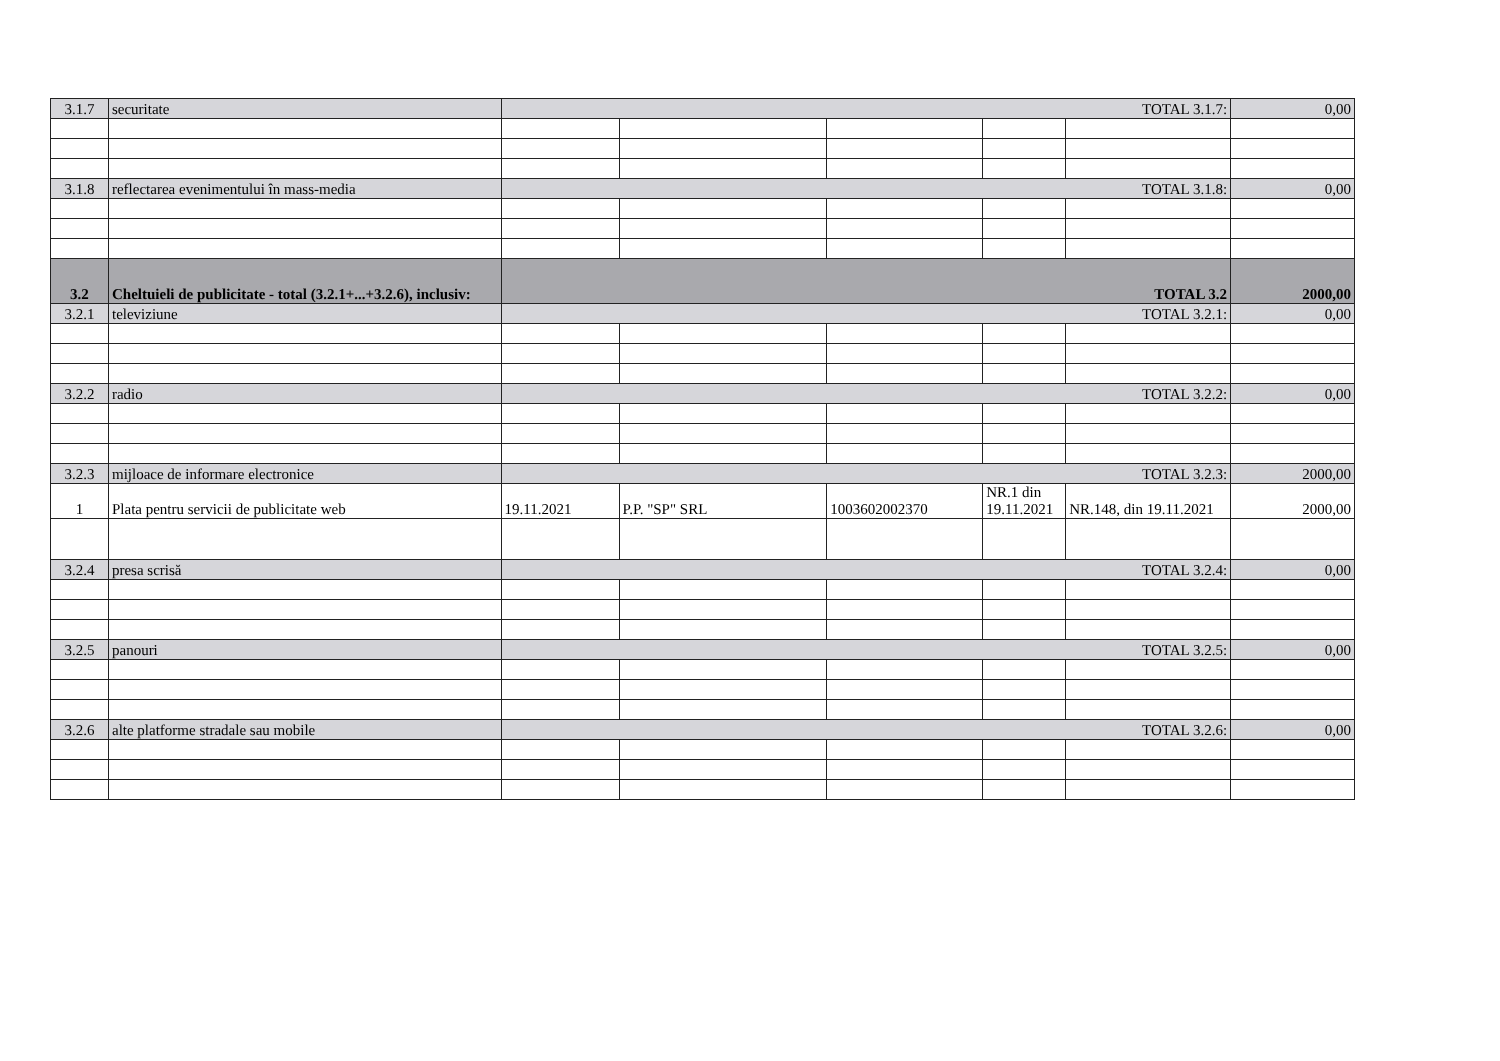| 3.1.7 | securitate | TOTAL 3.1.7: | | | | | 0,00 |
| 3.1.8 | reflectarea evenimentului în mass-media | TOTAL 3.1.8: | | | | | 0,00 |
| 3.2 | Cheltuieli de publicitate - total (3.2.1+...+3.2.6), inclusiv: | TOTAL 3.2 | | | | | 2000,00 |
| 3.2.1 | televiziune | TOTAL 3.2.1: | | | | | 0,00 |
| 3.2.2 | radio | TOTAL 3.2.2: | | | | | 0,00 |
| 3.2.3 | mijloace de informare electronice | TOTAL 3.2.3: | | | | | 2000,00 |
| 1 | Plata pentru servicii de publicitate web | 19.11.2021 | P.P. "SP" SRL | 1003602002370 | NR.1 din 19.11.2021 | NR.148, din 19.11.2021 | 2000,00 |
| 3.2.4 | presa scrisă | TOTAL 3.2.4: | | | | | 0,00 |
| 3.2.5 | panouri | TOTAL 3.2.5: | | | | | 0,00 |
| 3.2.6 | alte platforme stradale sau mobile | TOTAL 3.2.6: | | | | | 0,00 |